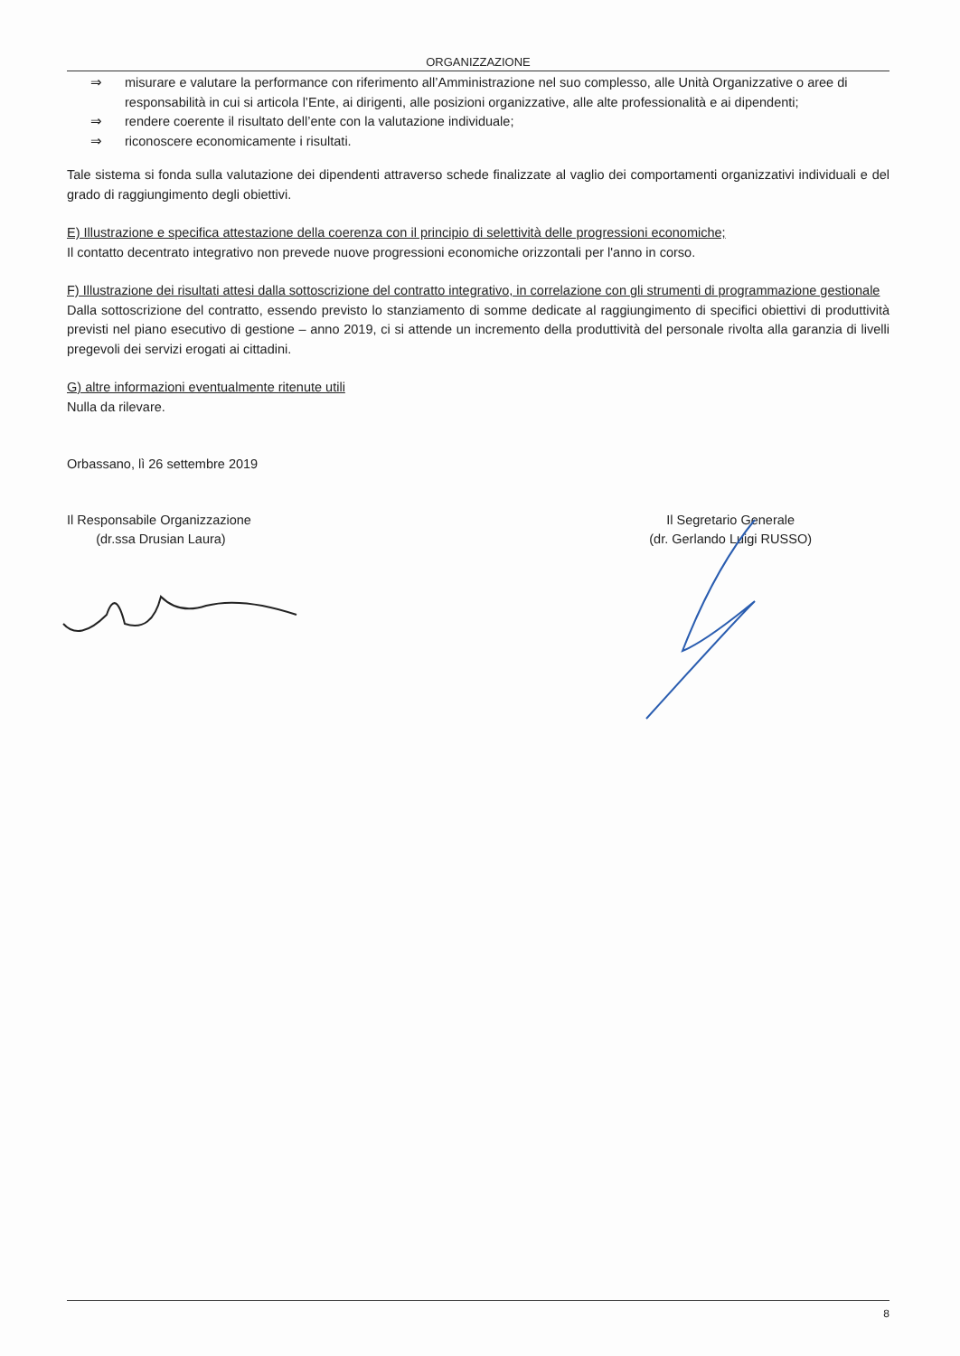ORGANIZZAZIONE
⇒ misurare e valutare la performance con riferimento all’Amministrazione nel suo complesso, alle Unità Organizzative o aree di responsabilità in cui si articola l’Ente, ai dirigenti, alle posizioni organizzative, alle alte professionalità e ai dipendenti;
⇒ rendere coerente il risultato dell’ente con la valutazione individuale;
⇒ riconoscere economicamente i risultati.
Tale sistema si fonda sulla valutazione dei dipendenti attraverso schede finalizzate al vaglio dei comportamenti organizzativi individuali e del grado di raggiungimento degli obiettivi.
E) Illustrazione e specifica attestazione della coerenza con il principio di selettività delle progressioni economiche;
Il contatto decentrato integrativo non prevede nuove progressioni economiche orizzontali per l'anno in corso.
F) Illustrazione dei risultati attesi dalla sottoscrizione del contratto integrativo, in correlazione con gli strumenti di programmazione gestionale
Dalla sottoscrizione del contratto, essendo previsto lo stanziamento di somme dedicate al raggiungimento di specifici obiettivi di produttività previsti nel piano esecutivo di gestione – anno 2019, ci si attende un incremento della produttività del personale rivolta alla garanzia di livelli pregevoli dei servizi erogati ai cittadini.
G) altre informazioni eventualmente ritenute utili
Nulla da rilevare.
Orbassano, lì 26 settembre 2019
Il Responsabile Organizzazione
(dr.ssa Drusian Laura)
Il Segretario Generale
(dr. Gerlando Luigi RUSSO)
8